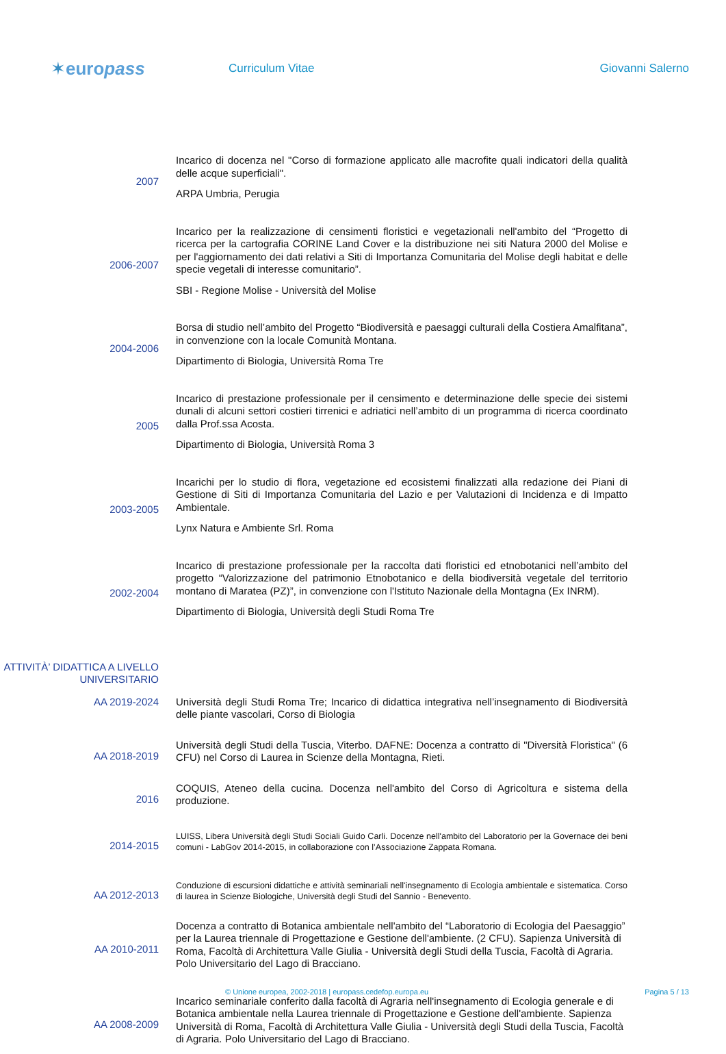✶euro pass
Curriculum Vitae Giovanni Salerno
2007
Incarico di docenza nel "Corso di formazione applicato alle macrofite quali indicatori della qualità delle acque superficiali".
ARPA Umbria, Perugia
2006-2007
Incarico per la realizzazione di censimenti floristici e vegetazionali nell'ambito del “Progetto di ricerca per la cartografia CORINE Land Cover e la distribuzione nei siti Natura 2000 del Molise e per l'aggiornamento dei dati relativi a Siti di Importanza Comunitaria del Molise degli habitat e delle specie vegetali di interesse comunitario”.
SBI - Regione Molise - Università del Molise
2004-2006
Borsa di studio nell’ambito del Progetto “Biodiversità e paesaggi culturali della Costiera Amalfitana”, in convenzione con la locale Comunità Montana.
Dipartimento di Biologia, Università Roma Tre
2005
Incarico di prestazione professionale per il censimento e determinazione delle specie dei sistemi dunali di alcuni settori costieri tirrenici e adriatici nell’ambito di un programma di ricerca coordinato dalla Prof.ssa Acosta.
Dipartimento di Biologia, Università Roma 3
2003-2005
Incarichi per lo studio di flora, vegetazione ed ecosistemi finalizzati alla redazione dei Piani di Gestione di Siti di Importanza Comunitaria del Lazio e per Valutazioni di Incidenza e di Impatto Ambientale.
Lynx Natura e Ambiente Srl. Roma
2002-2004
Incarico di prestazione professionale per la raccolta dati floristici ed etnobotanici nell’ambito del progetto “Valorizzazione del patrimonio Etnobotanico e della biodiversità vegetale del territorio montano di Maratea (PZ)”, in convenzione con l'Istituto Nazionale della Montagna (Ex INRM).
Dipartimento di Biologia, Università degli Studi Roma Tre
ATTIVITÀ’ DIDATTICA A LIVELLO UNIVERSITARIO
AA 2019-2024
Università degli Studi Roma Tre; Incarico di didattica integrativa nell’insegnamento di Biodiversità delle piante vascolari, Corso di Biologia
AA 2018-2019
Università degli Studi della Tuscia, Viterbo. DAFNE: Docenza a contratto di "Diversità Floristica" (6 CFU) nel Corso di Laurea in Scienze della Montagna, Rieti.
2016
COQUIS, Ateneo della cucina. Docenza nell'ambito del Corso di Agricoltura e sistema della produzione.
2014-2015
LUISS, Libera Università degli Studi Sociali Guido Carli. Docenze nell'ambito del Laboratorio per la Governace dei beni comuni - LabGov 2014-2015, in collaborazione con l’Associazione Zappata Romana.
AA 2012-2013
Conduzione di escursioni didattiche e attività seminariali nell'insegnamento di Ecologia ambientale e sistematica. Corso di laurea in Scienze Biologiche, Università degli Studi del Sannio - Benevento.
AA 2010-2011
Docenza a contratto di Botanica ambientale nell'ambito del “Laboratorio di Ecologia del Paesaggio” per la Laurea triennale di Progettazione e Gestione dell'ambiente. (2 CFU). Sapienza Università di Roma, Facoltà di Architettura Valle Giulia - Università degli Studi della Tuscia, Facoltà di Agraria. Polo Universitario del Lago di Bracciano.
AA 2008-2009
Incarico seminariale conferito dalla facoltà di Agraria nell'insegnamento di Ecologia generale e di Botanica ambientale nella Laurea triennale di Progettazione e Gestione dell'ambiente. Sapienza Università di Roma, Facoltà di Architettura Valle Giulia - Università degli Studi della Tuscia, Facoltà di Agraria. Polo Universitario del Lago di Bracciano.
© Unione europea, 2002-2018 | europass.cedefop.europa.eu Pagina 5 / 13